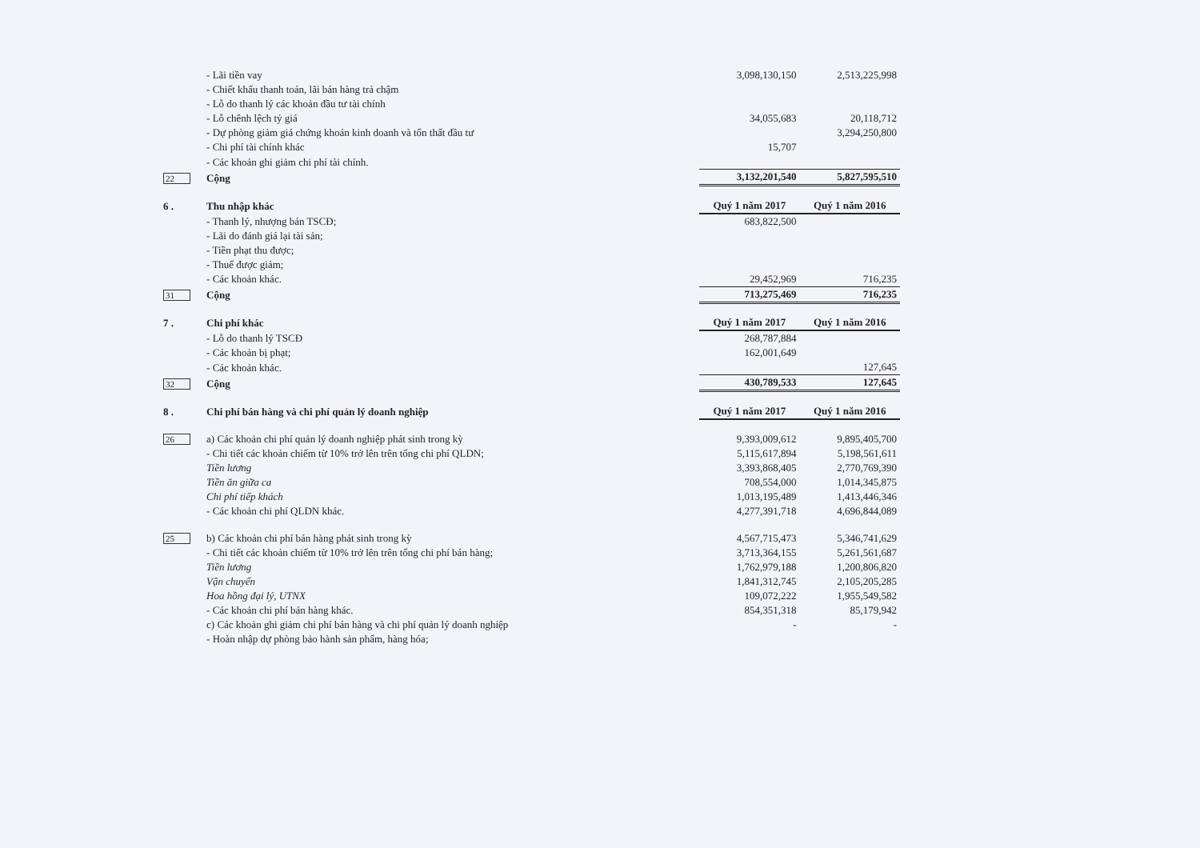| | - Lãi tiền vay | 3,098,130,150 | 2,513,225,998 |
| | - Chiết khấu thanh toán, lãi bán hàng trả chậm | | |
| | - Lỗ do thanh lý các khoản đầu tư tài chính | | |
| | - Lỗ chênh lệch tỷ giá | 34,055,683 | 20,118,712 |
| | - Dự phòng giảm giá chứng khoán kinh doanh và tổn thất đầu tư | | 3,294,250,800 |
| | - Chi phí tài chính khác | 15,707 | |
| | - Các khoản ghi giảm chi phí tài chính. | | |
| 22 | Cộng | 3,132,201,540 | 5,827,595,510 |
| 6 . | Thu nhập khác | Quý 1 năm 2017 | Quý 1 năm 2016 |
| | - Thanh lý, nhượng bán TSCĐ; | 683,822,500 | |
| | - Lãi do đánh giá lại tài sản; | | |
| | - Tiền phạt thu được; | | |
| | - Thuế được giảm; | | |
| | - Các khoản khác. | 29,452,969 | 716,235 |
| 31 | Cộng | 713,275,469 | 716,235 |
| 7 . | Chi phí khác | Quý 1 năm 2017 | Quý 1 năm 2016 |
| | - Lỗ do thanh lý TSCĐ | 268,787,884 | |
| | - Các khoản bị phạt; | 162,001,649 | |
| | - Các khoản khác. | | 127,645 |
| 32 | Cộng | 430,789,533 | 127,645 |
| 8 . | Chi phí bán hàng và chi phí quản lý doanh nghiệp | Quý 1 năm 2017 | Quý 1 năm 2016 |
| 26 | a) Các khoản chi phí quản lý doanh nghiệp phát sinh trong kỳ | 9,393,009,612 | 9,895,405,700 |
| | - Chi tiết các khoản chiếm từ 10% trở lên trên tổng chi phí QLDN; | 5,115,617,894 | 5,198,561,611 |
| | Tiền lương | 3,393,868,405 | 2,770,769,390 |
| | Tiền ăn giữa ca | 708,554,000 | 1,014,345,875 |
| | Chi phí tiếp khách | 1,013,195,489 | 1,413,446,346 |
| | - Các khoản chi phí QLDN khác. | 4,277,391,718 | 4,696,844,089 |
| 25 | b) Các khoản chi phí bán hàng phát sinh trong kỳ | 4,567,715,473 | 5,346,741,629 |
| | - Chi tiết các khoản chiếm từ 10% trở lên trên tổng chi phí bán hàng; | 3,713,364,155 | 5,261,561,687 |
| | Tiền lương | 1,762,979,188 | 1,200,806,820 |
| | Vận chuyển | 1,841,312,745 | 2,105,205,285 |
| | Hoa hồng đại lý, UTNX | 109,072,222 | 1,955,549,582 |
| | - Các khoản chi phí bán hàng khác. | 854,351,318 | 85,179,942 |
| | c) Các khoản ghi giảm chi phí bán hàng và chi phí quản lý doanh nghiệp | - | - |
| | - Hoàn nhập dự phòng bảo hành sản phẩm, hàng hóa; | | |